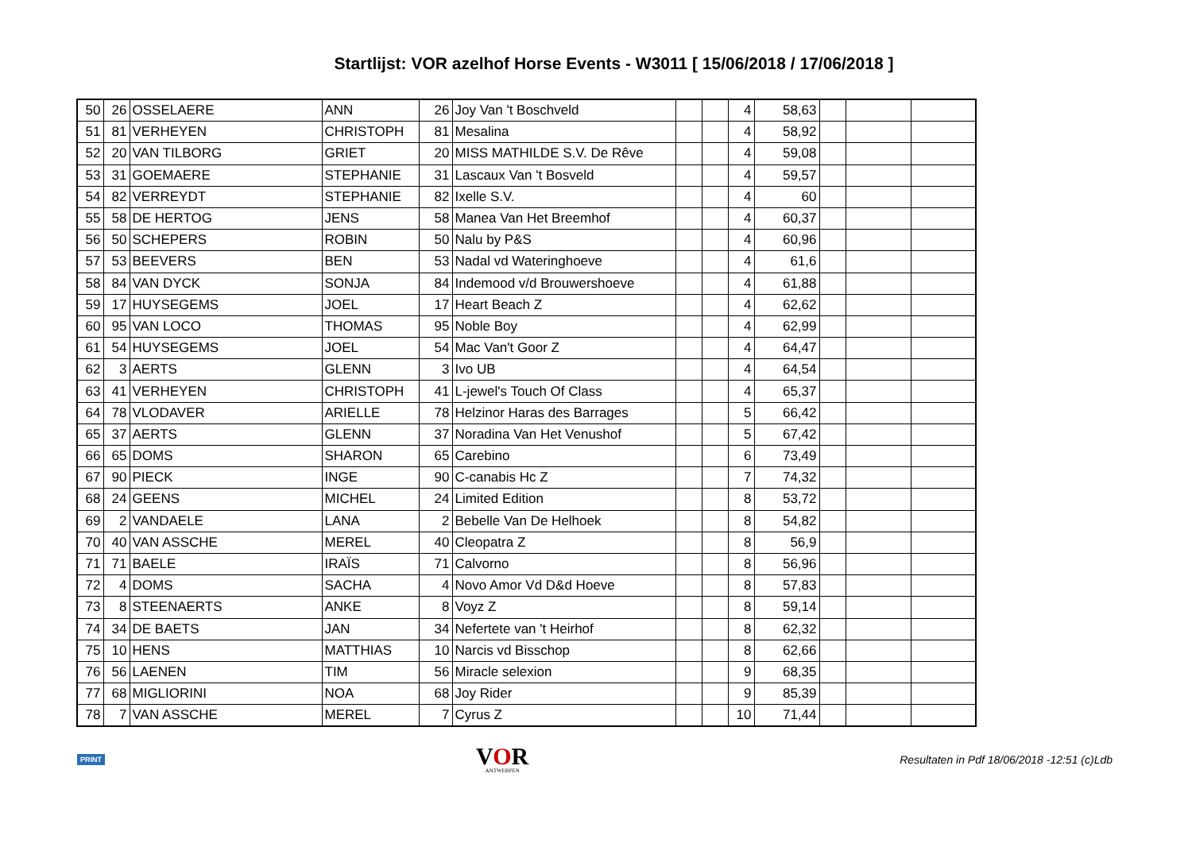Startlijst: VOR azelhof Horse Events - W3011 [ 15/06/2018 / 17/06/2018 ]
| 50 | 26 | OSSELAERE | ANN | 26 | Joy Van 't Boschveld | | | 4 | 58,63 | | | |
| 51 | 81 | VERHEYEN | CHRISTOPH | 81 | Mesalina | | | 4 | 58,92 | | | |
| 52 | 20 | VAN TILBORG | GRIET | 20 | MISS MATHILDE S.V. De Rêve | | | 4 | 59,08 | | | |
| 53 | 31 | GOEMAERE | STEPHANIE | 31 | Lascaux Van 't Bosveld | | | 4 | 59,57 | | | |
| 54 | 82 | VERREYDT | STEPHANIE | 82 | Ixelle S.V. | | | 4 | 60 | | | |
| 55 | 58 | DE HERTOG | JENS | 58 | Manea Van Het Breemhof | | | 4 | 60,37 | | | |
| 56 | 50 | SCHEPERS | ROBIN | 50 | Nalu by P&S | | | 4 | 60,96 | | | |
| 57 | 53 | BEEVERS | BEN | 53 | Nadal vd Wateringhoeve | | | 4 | 61,6 | | | |
| 58 | 84 | VAN DYCK | SONJA | 84 | Indemood v/d Brouwershoeve | | | 4 | 61,88 | | | |
| 59 | 17 | HUYSEGEMS | JOEL | 17 | Heart Beach Z | | | 4 | 62,62 | | | |
| 60 | 95 | VAN LOCO | THOMAS | 95 | Noble Boy | | | 4 | 62,99 | | | |
| 61 | 54 | HUYSEGEMS | JOEL | 54 | Mac Van't Goor Z | | | 4 | 64,47 | | | |
| 62 | 3 | AERTS | GLENN | 3 | Ivo UB | | | 4 | 64,54 | | | |
| 63 | 41 | VERHEYEN | CHRISTOPH | 41 | L-jewel's Touch Of Class | | | 4 | 65,37 | | | |
| 64 | 78 | VLODAVER | ARIELLE | 78 | Helzinor Haras des Barrages | | | 5 | 66,42 | | | |
| 65 | 37 | AERTS | GLENN | 37 | Noradina Van Het Venushof | | | 5 | 67,42 | | | |
| 66 | 65 | DOMS | SHARON | 65 | Carebino | | | 6 | 73,49 | | | |
| 67 | 90 | PIECK | INGE | 90 | C-canabis Hc Z | | | 7 | 74,32 | | | |
| 68 | 24 | GEENS | MICHEL | 24 | Limited Edition | | | 8 | 53,72 | | | |
| 69 | 2 | VANDAELE | LANA | 2 | Bebelle Van De Helhoek | | | 8 | 54,82 | | | |
| 70 | 40 | VAN ASSCHE | MEREL | 40 | Cleopatra Z | | | 8 | 56,9 | | | |
| 71 | 71 | BAELE | IRAÏS | 71 | Calvorno | | | 8 | 56,96 | | | |
| 72 | 4 | DOMS | SACHA | 4 | Novo Amor Vd D&d Hoeve | | | 8 | 57,83 | | | |
| 73 | 8 | STEENAERTS | ANKE | 8 | Voyz Z | | | 8 | 59,14 | | | |
| 74 | 34 | DE BAETS | JAN | 34 | Nefertete van 't Heirhof | | | 8 | 62,32 | | | |
| 75 | 10 | HENS | MATTHIAS | 10 | Narcis vd Bisschop | | | 8 | 62,66 | | | |
| 76 | 56 | LAENEN | TIM | 56 | Miracle selexion | | | 9 | 68,35 | | | |
| 77 | 68 | MIGLIORINI | NOA | 68 | Joy Rider | | | 9 | 85,39 | | | |
| 78 | 7 | VAN ASSCHE | MEREL | 7 | Cyrus Z | | | 10 | 71,44 | | | |
PRINT
VOR
ANTWERPEN
Resultaten in Pdf 18/06/2018 -12:51 (c)Ldb